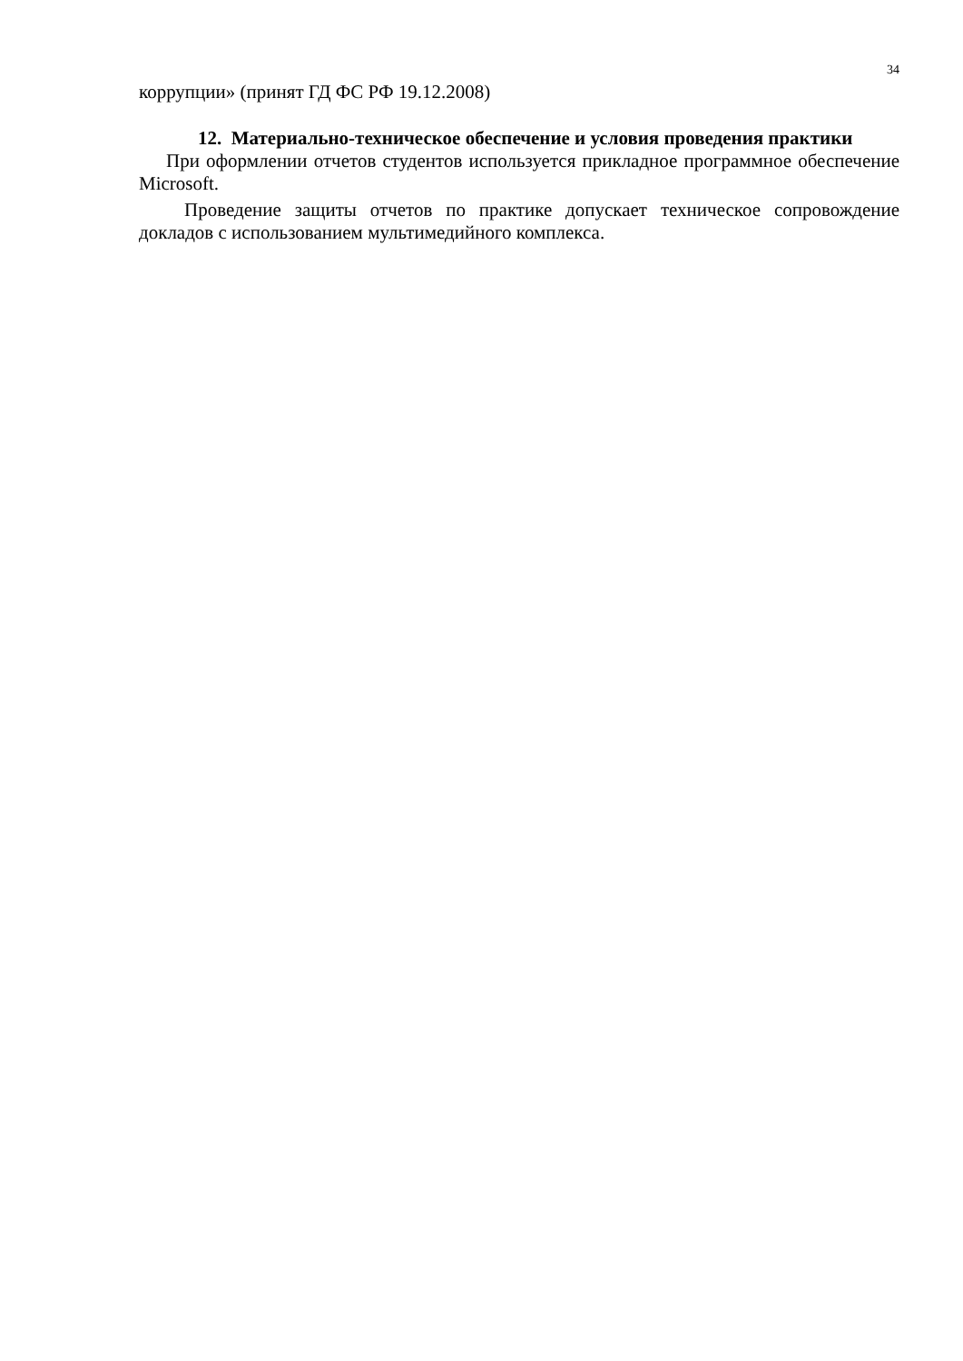34
коррупции» (принят ГД ФС РФ 19.12.2008)
12. Материально-техническое обеспечение и условия проведения практики
При оформлении отчетов студентов используется прикладное программное обеспечение Microsoft.
Проведение защиты отчетов по практике допускает техническое сопровождение докладов с использованием мультимедийного комплекса.